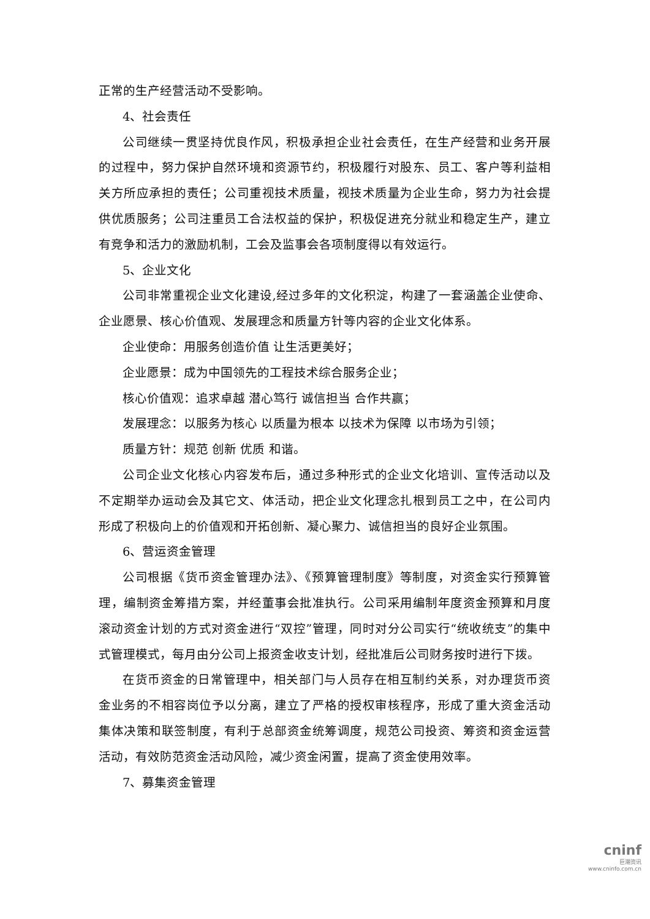正常的生产经营活动不受影响。
4、社会责任
公司继续一贯坚持优良作风，积极承担企业社会责任，在生产经营和业务开展的过程中，努力保护自然环境和资源节约，积极履行对股东、员工、客户等利益相关方所应承担的责任；公司重视技术质量，视技术质量为企业生命，努力为社会提供优质服务；公司注重员工合法权益的保护，积极促进充分就业和稳定生产，建立有竞争和活力的激励机制，工会及监事会各项制度得以有效运行。
5、企业文化
公司非常重视企业文化建设,经过多年的文化积淀，构建了一套涵盖企业使命、企业愿景、核心价值观、发展理念和质量方针等内容的企业文化体系。
企业使命：用服务创造价值 让生活更美好；
企业愿景：成为中国领先的工程技术综合服务企业；
核心价值观：追求卓越 潜心笃行 诚信担当 合作共赢；
发展理念：以服务为核心 以质量为根本 以技术为保障 以市场为引领；
质量方针：规范 创新 优质 和谐。
公司企业文化核心内容发布后，通过多种形式的企业文化培训、宣传活动以及不定期举办运动会及其它文、体活动，把企业文化理念扎根到员工之中，在公司内形成了积极向上的价值观和开拓创新、凝心聚力、诚信担当的良好企业氛围。
6、营运资金管理
公司根据《货币资金管理办法》、《预算管理制度》等制度，对资金实行预算管理，编制资金筹措方案，并经董事会批准执行。公司采用编制年度资金预算和月度滚动资金计划的方式对资金进行“双控”管理，同时对分公司实行“统收统支”的集中式管理模式，每月由分公司上报资金收支计划，经批准后公司财务按时进行下拨。
在货币资金的日常管理中，相关部门与人员存在相互制约关系，对办理货币资金业务的不相容岗位予以分离，建立了严格的授权审核程序，形成了重大资金活动集体决策和联签制度，有利于总部资金统筹调度，规范公司投资、筹资和资金运营活动，有效防范资金活动风险，减少资金闲置，提高了资金使用效率。
7、募集资金管理
cninf
巨潮资讯
www.cninfo.com.cn